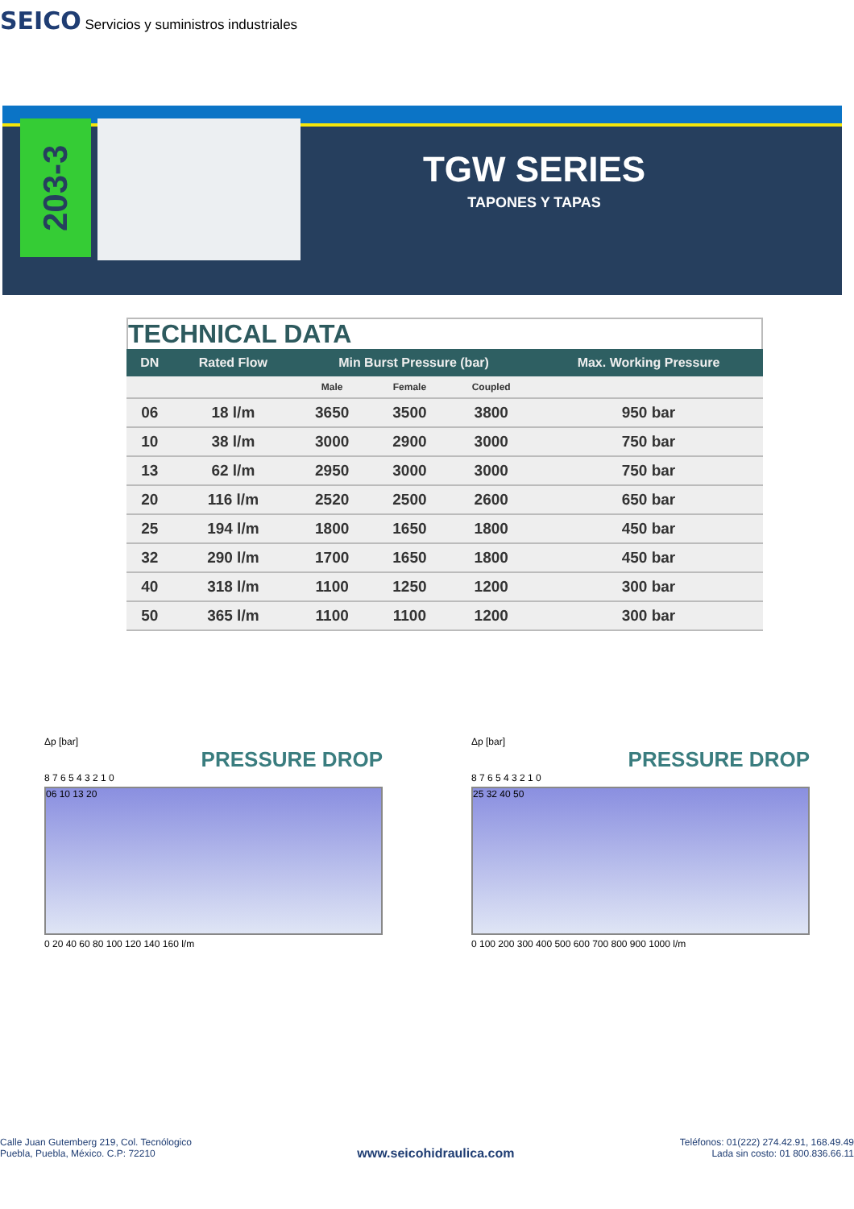SEICO Servicios y suministros industriales
203-3
TGW SERIES
TAPONES Y TAPAS
TECHNICAL DATA
| DN | Rated Flow | Min Burst Pressure (bar) | | | Max. Working Pressure |
| --- | --- | --- | --- | --- | --- |
| | | Male | Female | Coupled | |
| 06 | 18 l/m | 3650 | 3500 | 3800 | 950 bar |
| 10 | 38 l/m | 3000 | 2900 | 3000 | 750 bar |
| 13 | 62 l/m | 2950 | 3000 | 3000 | 750 bar |
| 20 | 116 l/m | 2520 | 2500 | 2600 | 650 bar |
| 25 | 194 l/m | 1800 | 1650 | 1800 | 450 bar |
| 32 | 290 l/m | 1700 | 1650 | 1800 | 450 bar |
| 40 | 318 l/m | 1100 | 1250 | 1200 | 300 bar |
| 50 | 365 l/m | 1100 | 1100 | 1200 | 300 bar |
Δp [bar]
PRESSURE DROP
8 7 6 5 4 3 2 1 0
06 10 13 20
0 20 40 60 80 100 120 140 160 l/m
Δp [bar]
PRESSURE DROP
8 7 6 5 4 3 2 1 0
25 32 40 50
0 100 200 300 400 500 600 700 800 900 1000 l/m
Calle Juan Gutemberg 219, Col. Tecnólogico
Puebla, Puebla, México. C.P: 72210
www.seicohidraulica.com
Teléfonos: 01(222) 274.42.91, 168.49.49
Lada sin costo: 01 800.836.66.11